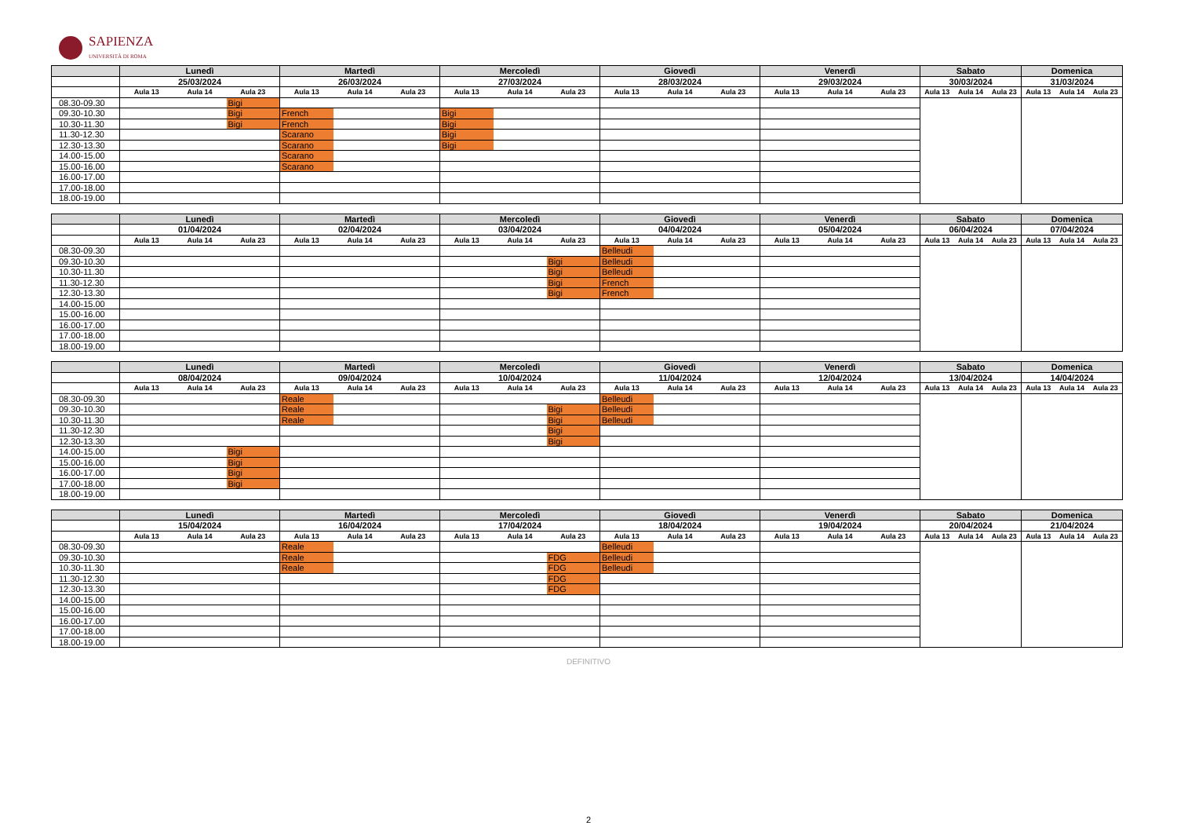SAPIENZA
UNIVERSITÀ DI ROMA
| | Lunedì | | | Martedì | | | Mercoledì | | | Giovedì | | | Venerdì | | | Sabato | | | Domenica | | |
| | 25/03/2024 | | | 26/03/2024 | | | 27/03/2024 | | | 28/03/2024 | | | 29/03/2024 | | | 30/03/2024 | | | 31/03/2024 | | |
| | Aula 13 | Aula 14 | Aula 23 | Aula 13 | Aula 14 | Aula 23 | Aula 13 | Aula 14 | Aula 23 | Aula 13 | Aula 14 | Aula 23 | Aula 13 | Aula 14 | Aula 23 | Aula 13 | Aula 14 | Aula 23 | Aula 13 | Aula 14 | Aula 23 |
| 08.30-09.30 | | | Bigi | | | | | | | | | | | | | | | | | | |
| 09.30-10.30 | | | Bigi | French | | | Bigi | | | | | | | | | | | | | | |
| 10.30-11.30 | | | Bigi | French | | | Bigi | | | | | | | | | | | | | | |
| 11.30-12.30 | | | | Scarano | | | Bigi | | | | | | | | | | | | | | |
| 12.30-13.30 | | | | Scarano | | | Bigi | | | | | | | | | | | | | | |
| 14.00-15.00 | | | | Scarano | | | | | | | | | | | | | | | | | |
| 15.00-16.00 | | | | Scarano | | | | | | | | | | | | | | | | | |
| 16.00-17.00 | | | | | | | | | | | | | | | | | | | | | |
| 17.00-18.00 | | | | | | | | | | | | | | | | | | | | | |
| 18.00-19.00 | | | | | | | | | | | | | | | | | | | | | |
| | Lunedì | | | Martedì | | | Mercoledì | | | Giovedì | | | Venerdì | | | Sabato | | | Domenica | | |
| | 01/04/2024 | | | 02/04/2024 | | | 03/04/2024 | | | 04/04/2024 | | | 05/04/2024 | | | 06/04/2024 | | | 07/04/2024 | | |
| | Aula 13 | Aula 14 | Aula 23 | Aula 13 | Aula 14 | Aula 23 | Aula 13 | Aula 14 | Aula 23 | Aula 13 | Aula 14 | Aula 23 | Aula 13 | Aula 14 | Aula 23 | Aula 13 | Aula 14 | Aula 23 | Aula 13 | Aula 14 | Aula 23 |
| 08.30-09.30 | | | | | | | | | | Belleudi | | | | | | | | | | | |
| 09.30-10.30 | | | | | | | | | Bigi | Belleudi | | | | | | | | | | | |
| 10.30-11.30 | | | | | | | | | Bigi | Belleudi | | | | | | | | | | | |
| 11.30-12.30 | | | | | | | | | Bigi | French | | | | | | | | | | | |
| 12.30-13.30 | | | | | | | | | Bigi | French | | | | | | | | | | | |
| 14.00-15.00 | | | | | | | | | | | | | | | | | | | | | |
| 15.00-16.00 | | | | | | | | | | | | | | | | | | | | | |
| 16.00-17.00 | | | | | | | | | | | | | | | | | | | | | |
| 17.00-18.00 | | | | | | | | | | | | | | | | | | | | | |
| 18.00-19.00 | | | | | | | | | | | | | | | | | | | | | |
| | Lunedì | | | Martedì | | | Mercoledì | | | Giovedì | | | Venerdì | | | Sabato | | | Domenica | | |
| | 08/04/2024 | | | 09/04/2024 | | | 10/04/2024 | | | 11/04/2024 | | | 12/04/2024 | | | 13/04/2024 | | | 14/04/2024 | | |
| | Aula 13 | Aula 14 | Aula 23 | Aula 13 | Aula 14 | Aula 23 | Aula 13 | Aula 14 | Aula 23 | Aula 13 | Aula 14 | Aula 23 | Aula 13 | Aula 14 | Aula 23 | Aula 13 | Aula 14 | Aula 23 | Aula 13 | Aula 14 | Aula 23 |
| 08.30-09.30 | | | | Reale | | | | | | Belleudi | | | | | | | | | | | |
| 09.30-10.30 | | | | Reale | | | | | Bigi | Belleudi | | | | | | | | | | | |
| 10.30-11.30 | | | | Reale | | | | | Bigi | Belleudi | | | | | | | | | | | |
| 11.30-12.30 | | | | | | | | | Bigi | | | | | | | | | | | | |
| 12.30-13.30 | | | | | | | | | Bigi | | | | | | | | | | | | |
| 14.00-15.00 | | | Bigi | | | | | | | | | | | | | | | | | | |
| 15.00-16.00 | | | Bigi | | | | | | | | | | | | | | | | | | |
| 16.00-17.00 | | | Bigi | | | | | | | | | | | | | | | | | | |
| 17.00-18.00 | | | Bigi | | | | | | | | | | | | | | | | | | |
| 18.00-19.00 | | | | | | | | | | | | | | | | | | | | | |
| | Lunedì | | | Martedì | | | Mercoledì | | | Giovedì | | | Venerdì | | | Sabato | | | Domenica | | |
| | 15/04/2024 | | | 16/04/2024 | | | 17/04/2024 | | | 18/04/2024 | | | 19/04/2024 | | | 20/04/2024 | | | 21/04/2024 | | |
| | Aula 13 | Aula 14 | Aula 23 | Aula 13 | Aula 14 | Aula 23 | Aula 13 | Aula 14 | Aula 23 | Aula 13 | Aula 14 | Aula 23 | Aula 13 | Aula 14 | Aula 23 | Aula 13 | Aula 14 | Aula 23 | Aula 13 | Aula 14 | Aula 23 |
| 08.30-09.30 | | | | Reale | | | | | | Belleudi | | | | | | | | | | | |
| 09.30-10.30 | | | | Reale | | | | | FDG | Belleudi | | | | | | | | | | | |
| 10.30-11.30 | | | | Reale | | | | | FDG | Belleudi | | | | | | | | | | | |
| 11.30-12.30 | | | | | | | | | FDG | | | | | | | | | | | | |
| 12.30-13.30 | | | | | | | | | FDG | | | | | | | | | | | | |
| 14.00-15.00 | | | | | | | | | | | | | | | | | | | | | |
| 15.00-16.00 | | | | | | | | | | | | | | | | | | | | | |
| 16.00-17.00 | | | | | | | | | | | | | | | | | | | | | |
| 17.00-18.00 | | | | | | | | | | | | | | | | | | | | | |
| 18.00-19.00 | | | | | | | | | | | | | | | | | | | | | |
DEFINITIVO
2